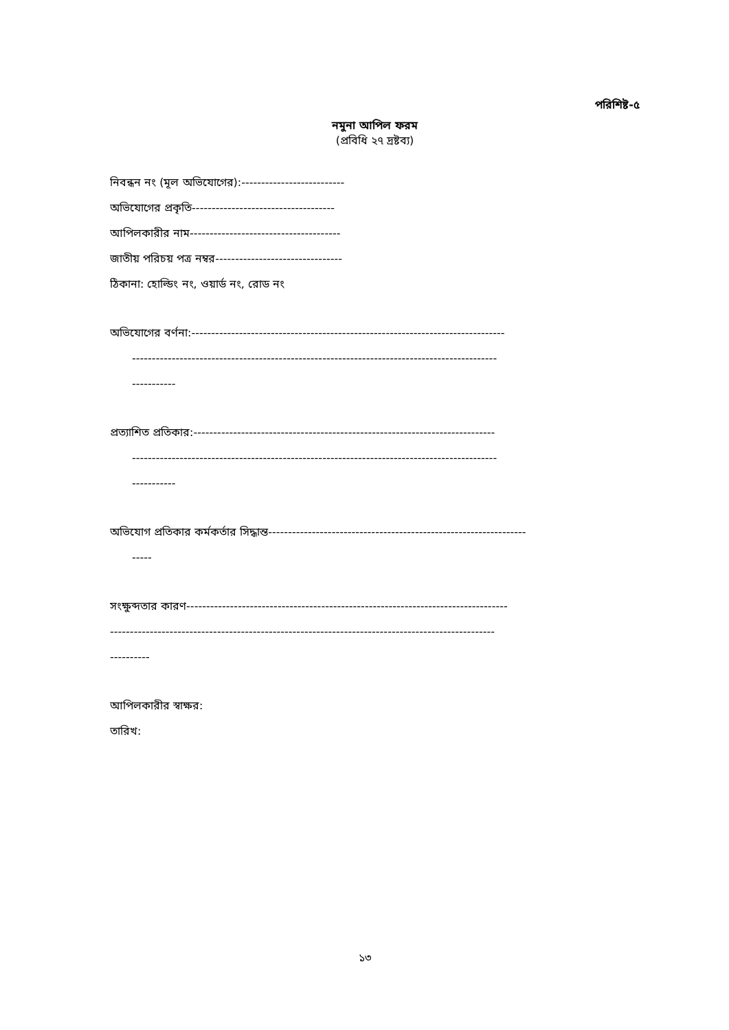পরিশিষ্ট-৫
নমুনা আপিল ফরম
(প্রবিধি ২৭ দ্রষ্টব্য)
নিবন্ধন নং (মূল অভিযোগের):--------------------------
অভিযোগের প্রকৃতি------------------------------------
আপিলকারীর নাম--------------------------------------
জাতীয় পরিচয় পত্র নম্বর--------------------------------
ঠিকানা: হোল্ডিং নং, ওয়ার্ড নং, রোড নং
অভিযোগের বর্ণনা:-------------------------------------------------------------------------------
--------------------------------------------------------------------------------------------
-----------
প্রত্যাশিত প্রতিকার:----------------------------------------------------------------------------
--------------------------------------------------------------------------------------------
-----------
অভিযোগ প্রতিকার কর্মকর্তার সিদ্ধান্ত-----------------------------------------------------------------
-----
সংক্ষুব্দতার কারণ---------------------------------------------------------------------------------
-------------------------------------------------------------------------------------------------
----------
আপিলকারীর স্বাক্ষর:
তারিখ:
১৩